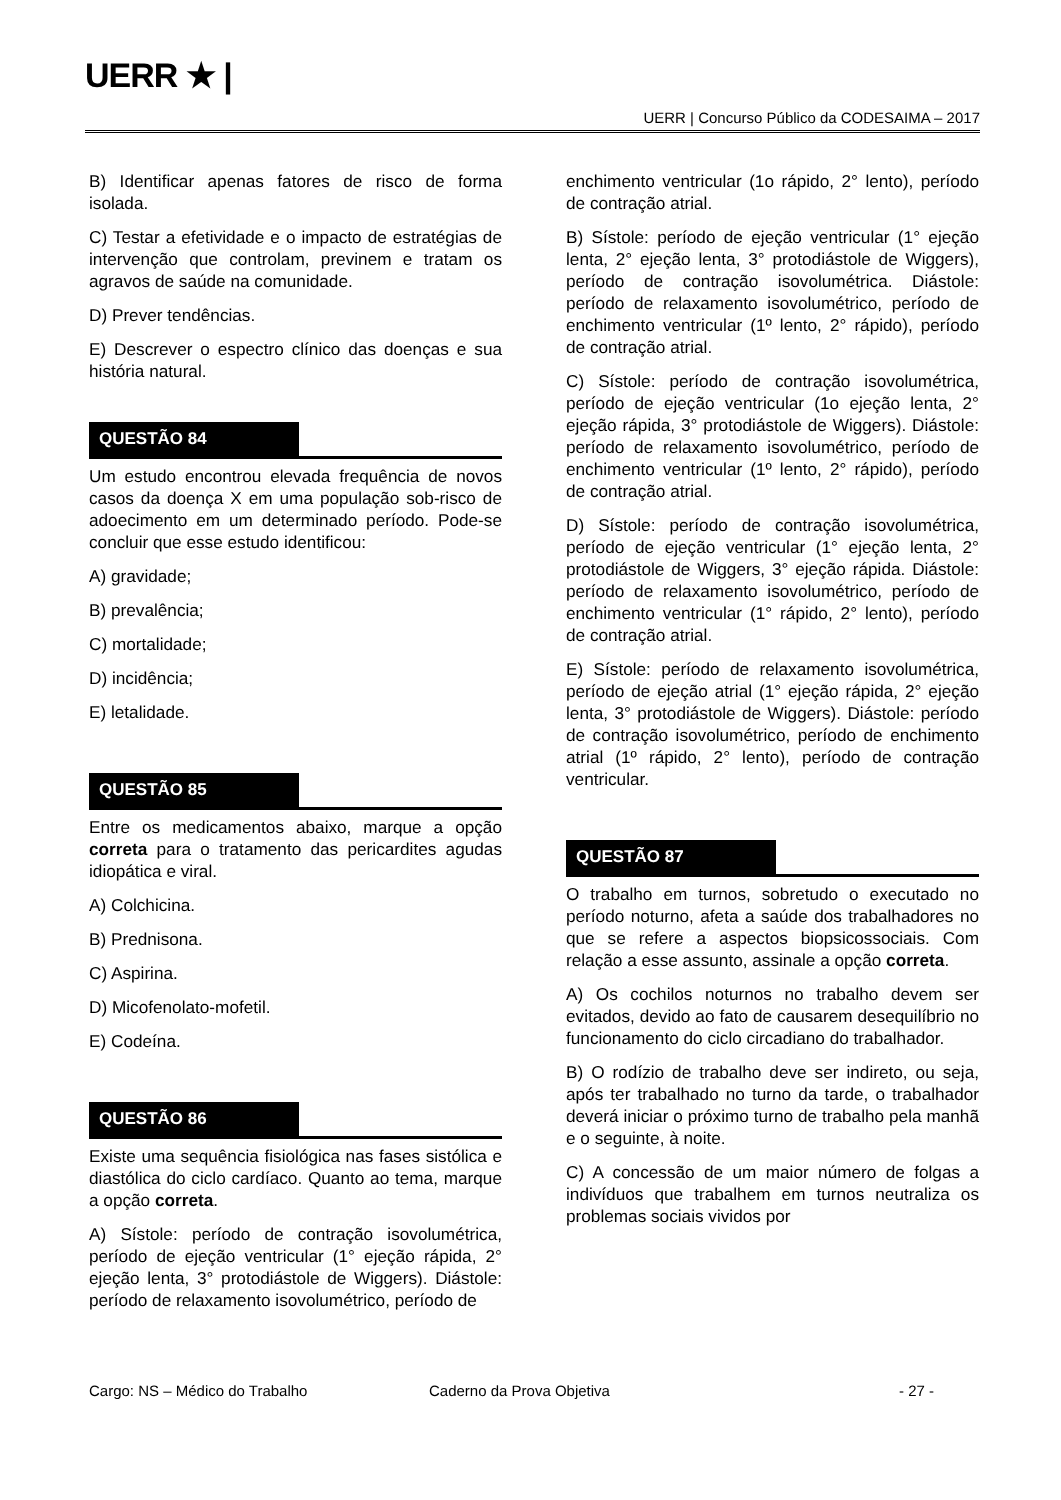UERR ★ |
UERR | Concurso Público da CODESAIMA – 2017
B) Identificar apenas fatores de risco de forma isolada.
C) Testar a efetividade e o impacto de estratégias de intervenção que controlam, previnem e tratam os agravos de saúde na comunidade.
D) Prever tendências.
E) Descrever o espectro clínico das doenças e sua história natural.
QUESTÃO 84
Um estudo encontrou elevada frequência de novos casos da doença X em uma população sob-risco de adoecimento em um determinado período. Pode-se concluir que esse estudo identificou:
A) gravidade;
B) prevalência;
C) mortalidade;
D) incidência;
E) letalidade.
QUESTÃO 85
Entre os medicamentos abaixo, marque a opção correta para o tratamento das pericardites agudas idiopática e viral.
A) Colchicina.
B) Prednisona.
C) Aspirina.
D) Micofenolato-mofetil.
E) Codeína.
QUESTÃO 86
Existe uma sequência fisiológica nas fases sistólica e diastólica do ciclo cardíaco. Quanto ao tema, marque a opção correta.
A) Sístole: período de contração isovolumétrica, período de ejeção ventricular (1° ejeção rápida, 2° ejeção lenta, 3° protodiástole de Wiggers). Diástole: período de relaxamento isovolumétrico, período de
enchimento ventricular (1o rápido, 2° lento), período de contração atrial.
B) Sístole: período de ejeção ventricular (1° ejeção lenta, 2° ejeção lenta, 3° protodiástole de Wiggers), período de contração isovolumétrica. Diástole: período de relaxamento isovolumétrico, período de enchimento ventricular (1º lento, 2° rápido), período de contração atrial.
C) Sístole: período de contração isovolumétrica, período de ejeção ventricular (1o ejeção lenta, 2° ejeção rápida, 3° protodiástole de Wiggers). Diástole: período de relaxamento isovolumétrico, período de enchimento ventricular (1º lento, 2° rápido), período de contração atrial.
D) Sístole: período de contração isovolumétrica, período de ejeção ventricular (1° ejeção lenta, 2° protodiástole de Wiggers, 3° ejeção rápida. Diástole: período de relaxamento isovolumétrico, período de enchimento ventricular (1° rápido, 2° lento), período de contração atrial.
E) Sístole: período de relaxamento isovolumétrica, período de ejeção atrial (1° ejeção rápida, 2° ejeção lenta, 3° protodiástole de Wiggers). Diástole: período de contração isovolumétrico, período de enchimento atrial (1º rápido, 2° lento), período de contração ventricular.
QUESTÃO 87
O trabalho em turnos, sobretudo o executado no período noturno, afeta a saúde dos trabalhadores no que se refere a aspectos biopsicossociais. Com relação a esse assunto, assinale a opção correta.
A) Os cochilos noturnos no trabalho devem ser evitados, devido ao fato de causarem desequilíbrio no funcionamento do ciclo circadiano do trabalhador.
B) O rodízio de trabalho deve ser indireto, ou seja, após ter trabalhado no turno da tarde, o trabalhador deverá iniciar o próximo turno de trabalho pela manhã e o seguinte, à noite.
C) A concessão de um maior número de folgas a indivíduos que trabalhem em turnos neutraliza os problemas sociais vividos por
Cargo: NS – Médico do Trabalho Caderno da Prova Objetiva - 27 -